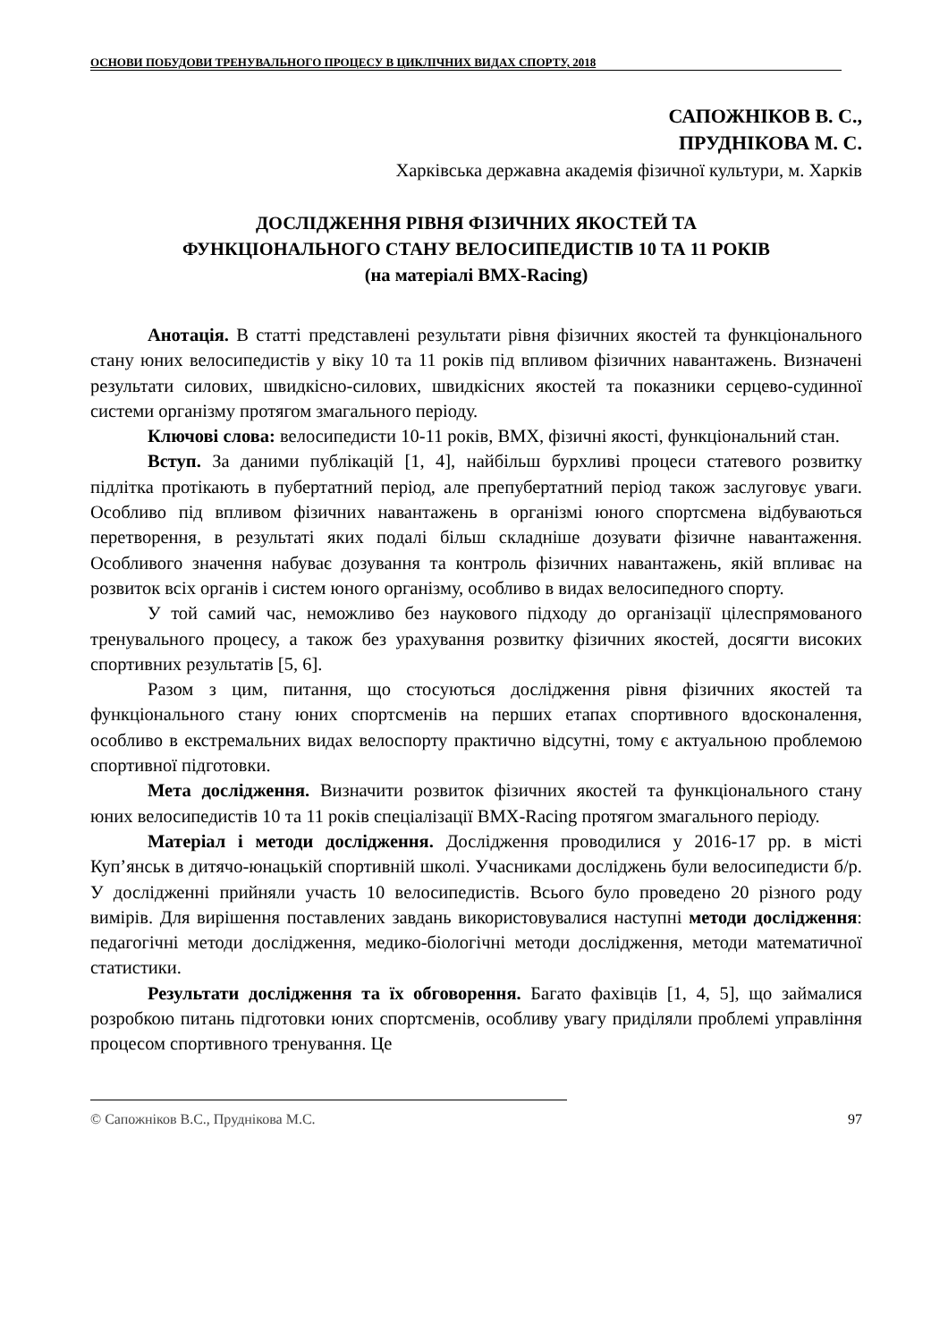ОСНОВИ ПОБУДОВИ ТРЕНУВАЛЬНОГО ПРОЦЕСУ В ЦИКЛІЧНИХ ВИДАХ СПОРТУ, 2018
САПОЖНІКОВ В. С.,
ПРУДНІКОВА М. С.
Харківська державна академія фізичної культури, м. Харків
ДОСЛІДЖЕННЯ РІВНЯ ФІЗИЧНИХ ЯКОСТЕЙ ТА
ФУНКЦІОНАЛЬНОГО СТАНУ ВЕЛОСИПЕДИСТІВ 10 ТА 11 РОКІВ
(на матеріалі BMX-Racing)
Анотація. В статті представлені результати рівня фізичних якостей та функціонального стану юних велосипедистів у віку 10 та 11 років під впливом фізичних навантажень. Визначені результати силових, швидкісно-силових, швидкісних якостей та показники серцево-судинної системи організму протягом змагального періоду.
Ключові слова: велосипедисти 10-11 років, BMX, фізичні якості, функціональний стан.
Вступ. За даними публікацій [1, 4], найбільш бурхливі процеси статевого розвитку підлітка протікають в пубертатний період, але препубертатний період також заслуговує уваги. Особливо під впливом фізичних навантажень в організмі юного спортсмена відбуваються перетворення, в результаті яких подалі більш складніше дозувати фізичне навантаження. Особливого значення набуває дозування та контроль фізичних навантажень, якій впливає на розвиток всіх органів і систем юного організму, особливо в видах велосипедного спорту.
У той самий час, неможливо без наукового підходу до організації цілеспрямованого тренувального процесу, а також без урахування розвитку фізичних якостей, досягти високих спортивних результатів [5, 6].
Разом з цим, питання, що стосуються дослідження рівня фізичних якостей та функціонального стану юних спортсменів на перших етапах спортивного вдосконалення, особливо в екстремальних видах велоспорту практично відсутні, тому є актуальною проблемою спортивної підготовки.
Мета дослідження. Визначити розвиток фізичних якостей та функціонального стану юних велосипедистів 10 та 11 років спеціалізації BMX-Racing протягом змагального періоду.
Матеріал і методи дослідження. Дослідження проводилися у 2016-17 рр. в місті Куп’янськ в дитячо-юнацькій спортивній школі. Учасниками досліджень були велосипедисти б/р. У дослідженні прийняли участь 10 велосипедистів. Всього було проведено 20 різного роду вимірів. Для вирішення поставлених завдань використовувалися наступні методи дослідження: педагогічні методи дослідження, медико-біологічні методи дослідження, методи математичної статистики.
Результати дослідження та їх обговорення. Багато фахівців [1, 4, 5], що займалися розробкою питань підготовки юних спортсменів, особливу увагу приділяли проблемі управління процесом спортивного тренування. Це
© Сапожніков В.С., Пруднікова М.С. 97